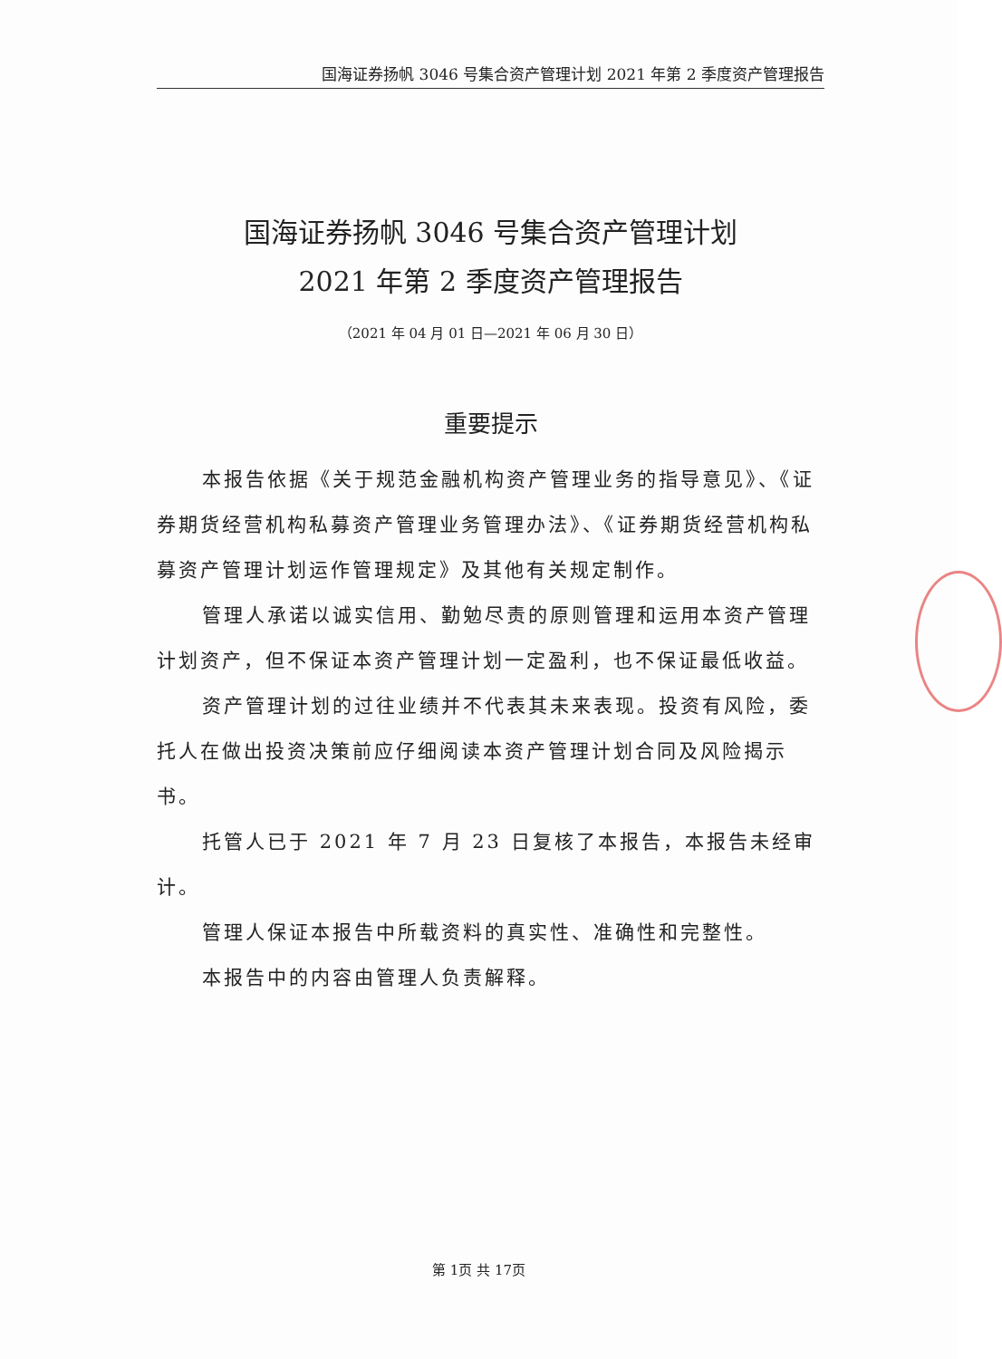国海证券扬帆 3046 号集合资产管理计划 2021 年第 2 季度资产管理报告
国海证券扬帆 3046 号集合资产管理计划
2021 年第 2 季度资产管理报告
（2021 年 04 月 01 日—2021 年 06 月 30 日）
重要提示
本报告依据《关于规范金融机构资产管理业务的指导意见》、《证券期货经营机构私募资产管理业务管理办法》、《证券期货经营机构私募资产管理计划运作管理规定》及其他有关规定制作。
管理人承诺以诚实信用、勤勉尽责的原则管理和运用本资产管理计划资产，但不保证本资产管理计划一定盈利，也不保证最低收益。
资产管理计划的过往业绩并不代表其未来表现。投资有风险，委托人在做出投资决策前应仔细阅读本资产管理计划合同及风险揭示书。
托管人已于 2021 年 7 月 23 日复核了本报告，本报告未经审计。
管理人保证本报告中所载资料的真实性、准确性和完整性。
本报告中的内容由管理人负责解释。
第 1页 共 17页